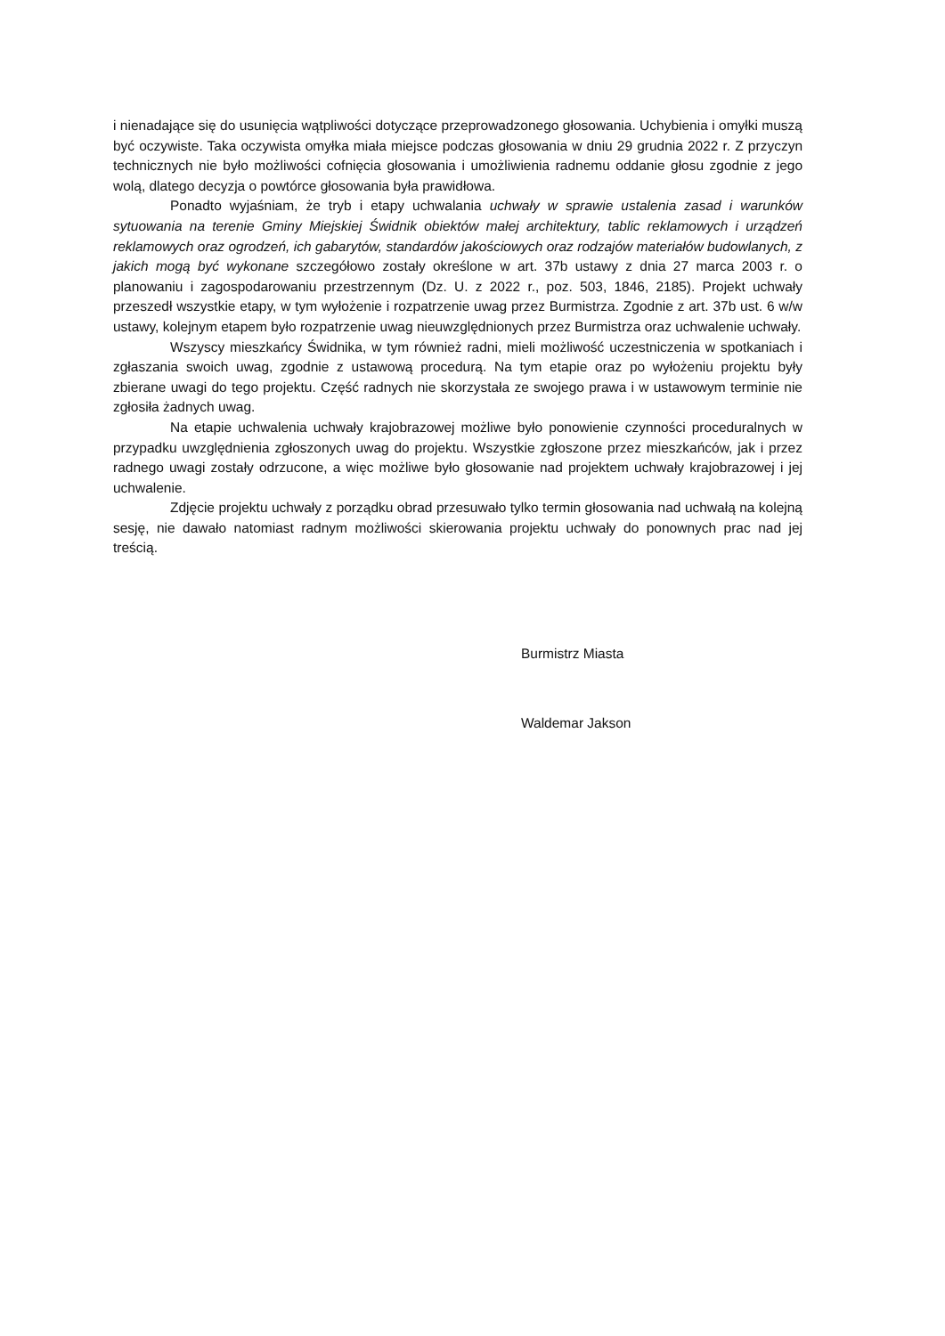i nienadające się do usunięcia wątpliwości dotyczące przeprowadzonego głosowania. Uchybienia i omyłki muszą być oczywiste. Taka oczywista omyłka miała miejsce podczas głosowania w dniu 29 grudnia 2022 r. Z przyczyn technicznych nie było możliwości cofnięcia głosowania i umożliwienia radnemu oddanie głosu zgodnie z jego wolą, dlatego decyzja o powtórce głosowania była prawidłowa.
Ponadto wyjaśniam, że tryb i etapy uchwalania uchwały w sprawie ustalenia zasad i warunków sytuowania na terenie Gminy Miejskiej Świdnik obiektów małej architektury, tablic reklamowych i urządzeń reklamowych oraz ogrodzeń, ich gabarytów, standardów jakościowych oraz rodzajów materiałów budowlanych, z jakich mogą być wykonane szczegółowo zostały określone w art. 37b ustawy z dnia 27 marca 2003 r. o planowaniu i zagospodarowaniu przestrzennym (Dz. U. z 2022 r., poz. 503, 1846, 2185). Projekt uchwały przeszedł wszystkie etapy, w tym wyłożenie i rozpatrzenie uwag przez Burmistrza. Zgodnie z art. 37b ust. 6 w/w ustawy, kolejnym etapem było rozpatrzenie uwag nieuwzględnionych przez Burmistrza oraz uchwalenie uchwały.
Wszyscy mieszkańcy Świdnika, w tym również radni, mieli możliwość uczestniczenia w spotkaniach i zgłaszania swoich uwag, zgodnie z ustawową procedurą. Na tym etapie oraz po wyłożeniu projektu były zbierane uwagi do tego projektu. Część radnych nie skorzystała ze swojego prawa i w ustawowym terminie nie zgłosiła żadnych uwag.
Na etapie uchwalenia uchwały krajobrazowej możliwe było ponowienie czynności proceduralnych w przypadku uwzględnienia zgłoszonych uwag do projektu. Wszystkie zgłoszone przez mieszkańców, jak i przez radnego uwagi zostały odrzucone, a więc możliwe było głosowanie nad projektem uchwały krajobrazowej i jej uchwalenie.
Zdjęcie projektu uchwały z porządku obrad przesuwało tylko termin głosowania nad uchwałą na kolejną sesję, nie dawało natomiast radnym możliwości skierowania projektu uchwały do ponownych prac nad jej treścią.
Burmistrz Miasta
Waldemar Jakson